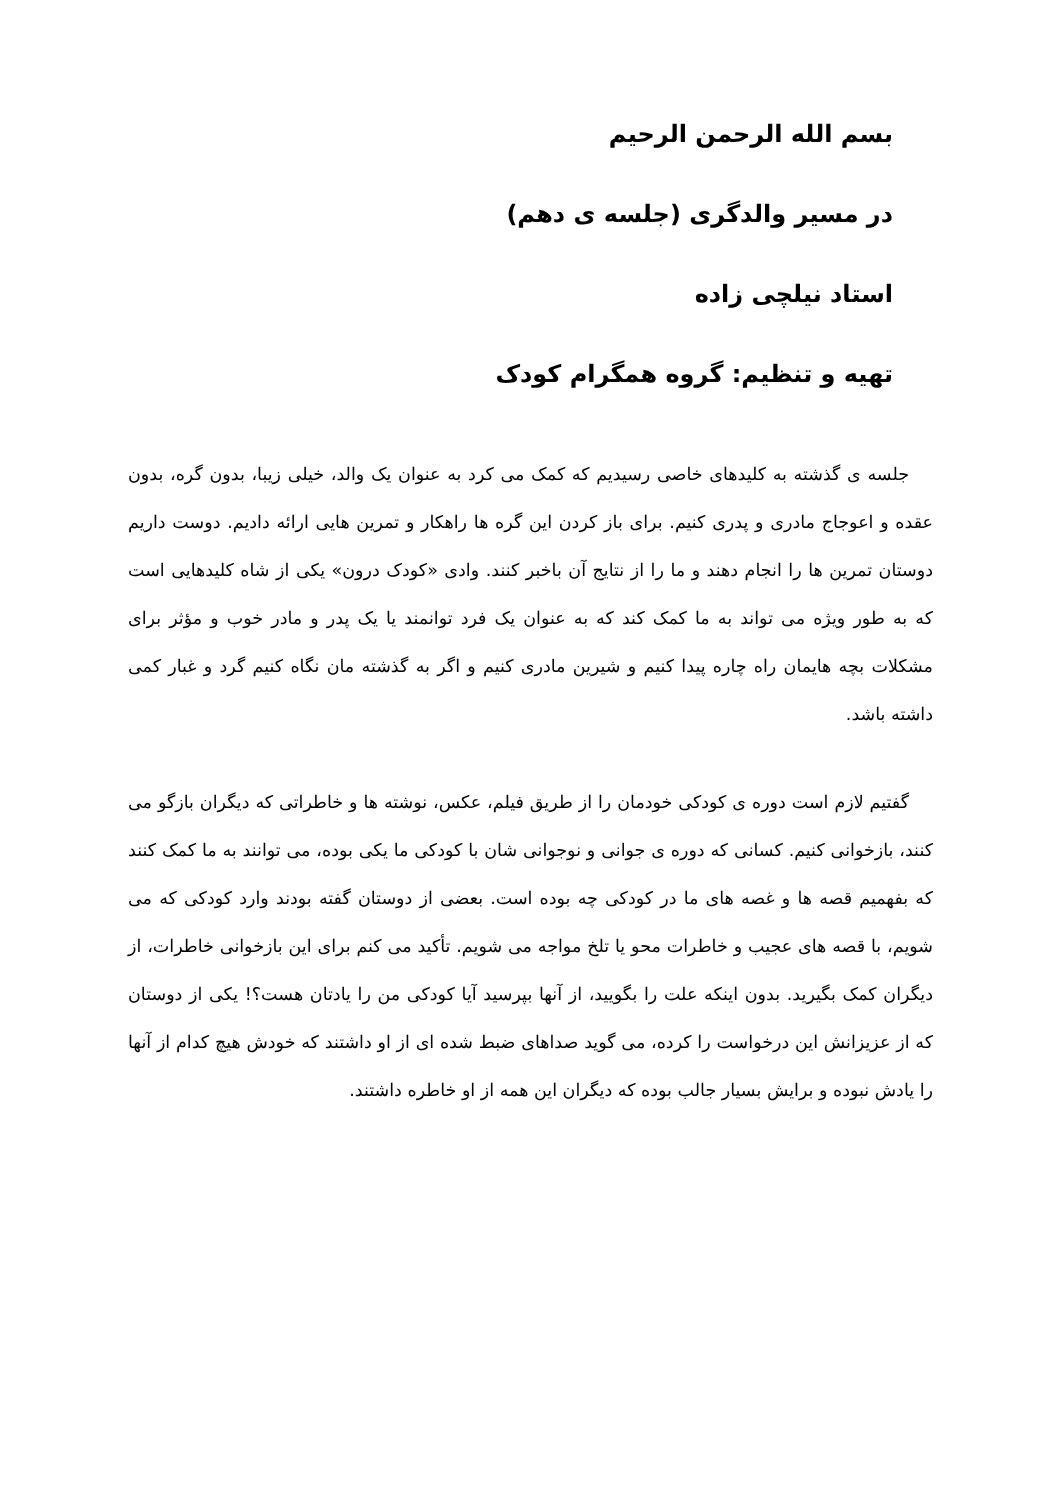بسم الله الرحمن الرحیم
در مسیر والدگری (جلسه ی دهم)
استاد نیلچی زاده
تهیه و تنظیم: گروه همگرام کودک
جلسه ی گذشته به کلیدهای خاصی رسیدیم که کمک می کرد به عنوان یک والد، خیلی زیبا، بدون گره، بدون عقده و اعوجاج مادری و پدری کنیم. برای باز کردن این گره ها راهکار و تمرین هایی ارائه دادیم. دوست داریم دوستان تمرین ها را انجام دهند و ما را از نتایج آن باخبر کنند. وادی «کودک درون» یکی از شاه کلیدهایی است که به طور ویژه می تواند به ما کمک کند که به عنوان یک فرد توانمند یا یک پدر و مادر خوب و مؤثر برای مشکلات بچه هایمان راه چاره پیدا کنیم و شیرین مادری کنیم و اگر به گذشته مان نگاه کنیم گرد و غبار کمی داشته باشد.
گفتیم لازم است دوره ی کودکی خودمان را از طریق فیلم، عکس، نوشته ها و خاطراتی که دیگران بازگو می کنند، بازخوانی کنیم. کسانی که دوره ی جوانی و نوجوانی شان با کودکی ما یکی بوده، می توانند به ما کمک کنند که بفهمیم قصه ها و غصه های ما در کودکی چه بوده است. بعضی از دوستان گفته بودند وارد کودکی که می شویم، با قصه های عجیب و خاطرات محو یا تلخ مواجه می شویم. تأکید می کنم برای این بازخوانی خاطرات، از دیگران کمک بگیرید. بدون اینکه علت را بگویید، از آنها بپرسید آیا کودکی من را یادتان هست؟! یکی از دوستان که از عزیزانش این درخواست را کرده، می گوید صداهای ضبط شده ای از او داشتند که خودش هیچ کدام از آنها را یادش نبوده و برایش بسیار جالب بوده که دیگران این همه از او خاطره داشتند.